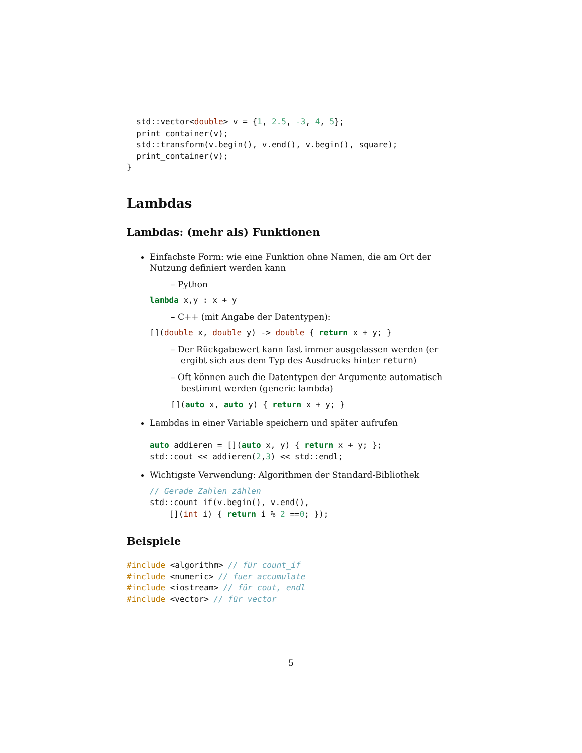std::vector<double> v = {1, 2.5, -3, 4, 5};
  print_container(v);
  std::transform(v.begin(), v.end(), v.begin(), square);
  print_container(v);
}
Lambdas
Lambdas: (mehr als) Funktionen
Einfachste Form: wie eine Funktion ohne Namen, die am Ort der Nutzung definiert werden kann
– Python
lambda x,y : x + y
– C++ (mit Angabe der Datentypen):
[](double x, double y) -> double { return x + y; }
– Der Rückgabewert kann fast immer ausgelassen werden (er ergibt sich aus dem Typ des Ausdrucks hinter return)
– Oft können auch die Datentypen der Argumente automatisch bestimmt werden (generic lambda)
[](auto x, auto y) { return x + y; }
Lambdas in einer Variable speichern und später aufrufen
auto addieren = [](auto x, y) { return x + y; };
std::cout << addieren(2,3) << std::endl;
Wichtigste Verwendung: Algorithmen der Standard-Bibliothek
// Gerade Zahlen zählen
std::count_if(v.begin(), v.end(),
    [](int i) { return i % 2 ==0; });
Beispiele
#include <algorithm> // für count_if
#include <numeric> // fuer accumulate
#include <iostream> // für cout, endl
#include <vector> // für vector
5